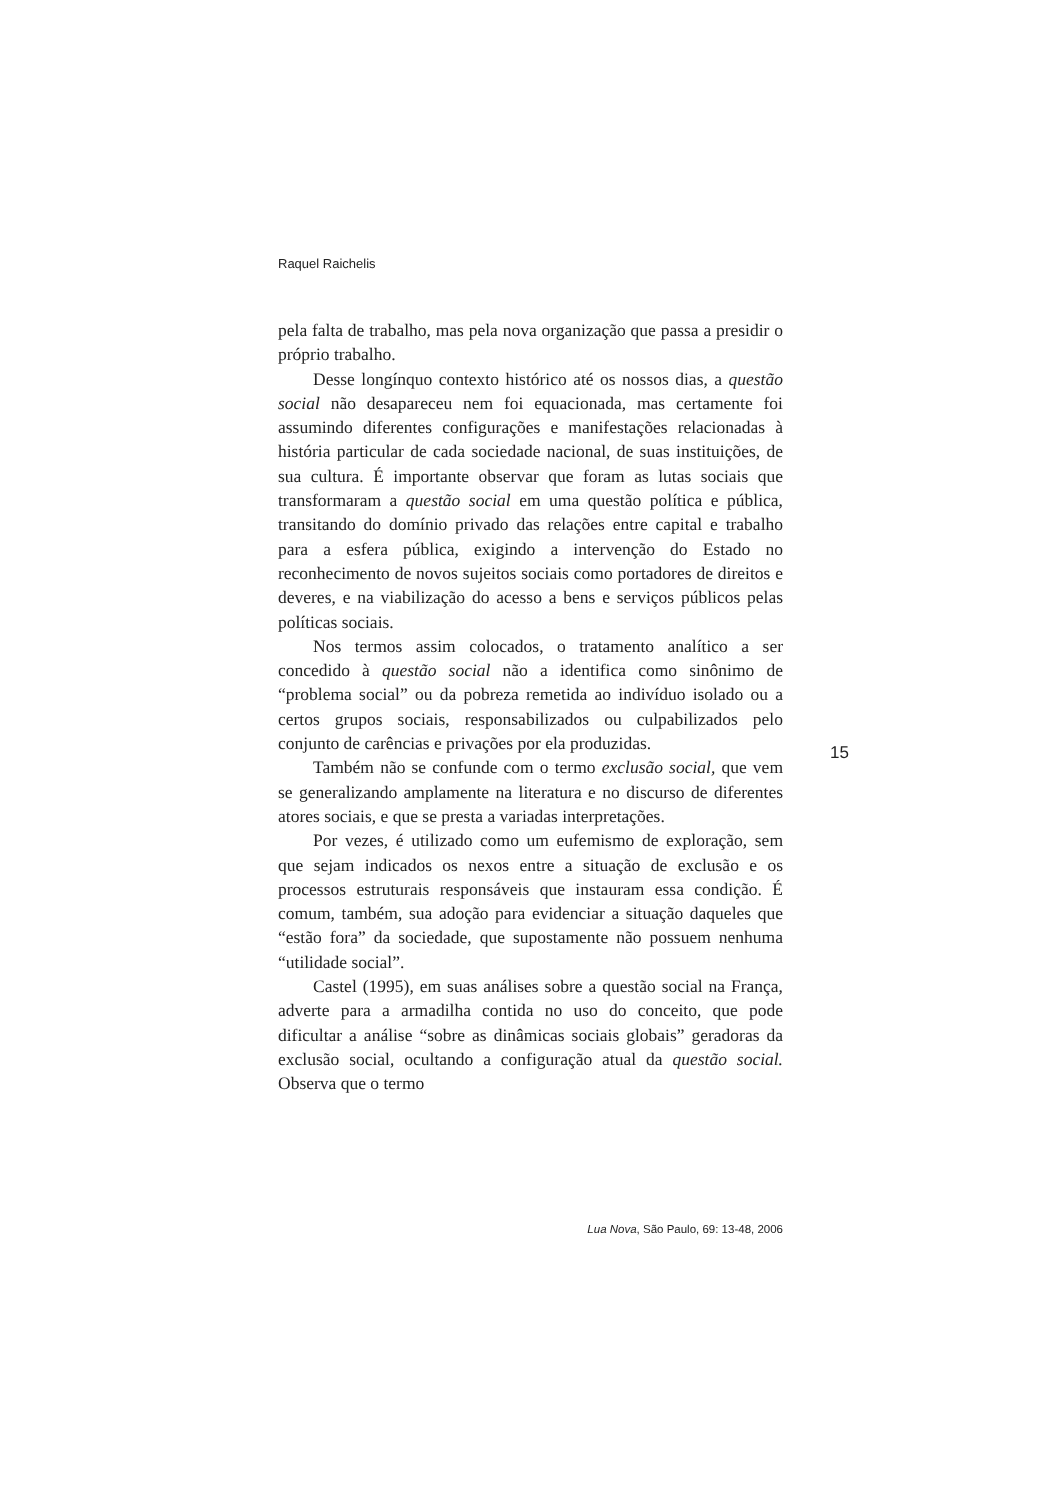Raquel Raichelis
pela falta de trabalho, mas pela nova organização que passa a presidir o próprio trabalho.
Desse longínquo contexto histórico até os nossos dias, a questão social não desapareceu nem foi equacionada, mas certamente foi assumindo diferentes configurações e manifestações relacionadas à história particular de cada sociedade nacional, de suas instituições, de sua cultura. É importante observar que foram as lutas sociais que transformaram a questão social em uma questão política e pública, transitando do domínio privado das relações entre capital e trabalho para a esfera pública, exigindo a intervenção do Estado no reconhecimento de novos sujeitos sociais como portadores de direitos e deveres, e na viabilização do acesso a bens e serviços públicos pelas políticas sociais.
Nos termos assim colocados, o tratamento analítico a ser concedido à questão social não a identifica como sinônimo de “problema social” ou da pobreza remetida ao indivíduo isolado ou a certos grupos sociais, responsabilizados ou culpabilizados pelo conjunto de carências e privações por ela produzidas.
Também não se confunde com o termo exclusão social, que vem se generalizando amplamente na literatura e no discurso de diferentes atores sociais, e que se presta a variadas interpretações.
Por vezes, é utilizado como um eufemismo de exploração, sem que sejam indicados os nexos entre a situação de exclusão e os processos estruturais responsáveis que instauram essa condição. É comum, também, sua adoção para evidenciar a situação daqueles que “estão fora” da sociedade, que supostamente não possuem nenhuma “utilidade social”.
Castel (1995), em suas análises sobre a questão social na França, adverte para a armadilha contida no uso do conceito, que pode dificultar a análise “sobre as dinâmicas sociais globais” geradoras da exclusão social, ocultando a configuração atual da questão social. Observa que o termo
15
Lua Nova, São Paulo, 69: 13-48, 2006